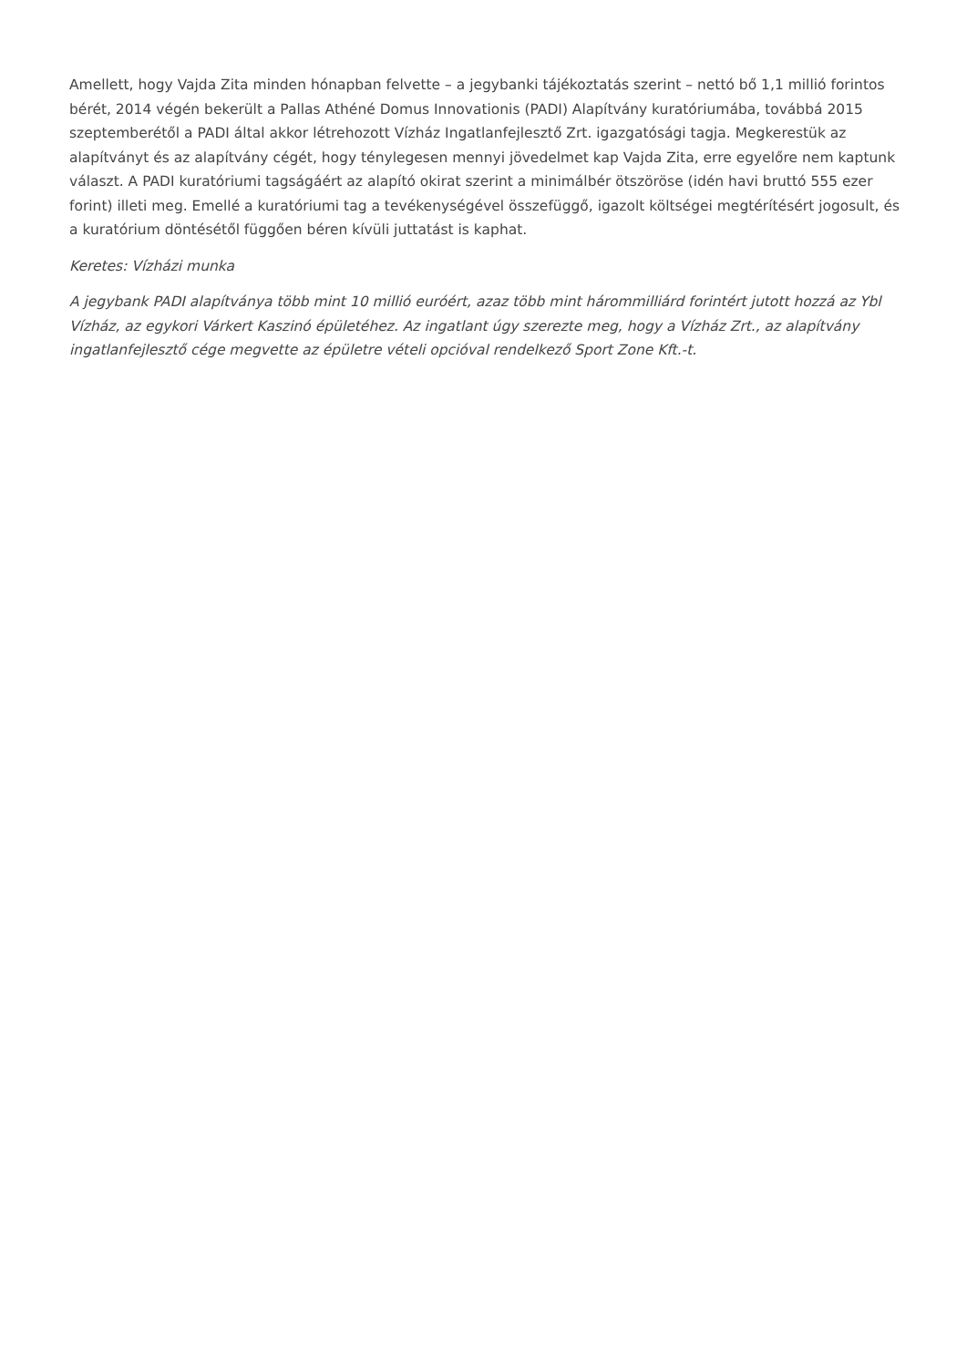Amellett, hogy Vajda Zita minden hónapban felvette – a jegybanki tájékoztatás szerint – nettó bő 1,1 millió forintos bérét, 2014 végén bekerült a Pallas Athéné Domus Innovationis (PADI) Alapítvány kuratóriumába, továbbá 2015 szeptemberétől a PADI által akkor létrehozott Vízház Ingatlanfejlesztő Zrt. igazgatósági tagja. Megkerestük az alapítványt és az alapítvány cégét, hogy ténylegesen mennyi jövedelmet kap Vajda Zita, erre egyelőre nem kaptunk választ. A PADI kuratóriumi tagságáért az alapító okirat szerint a minimálbér ötszöröse (idén havi bruttó 555 ezer forint) illeti meg. Emellé a kuratóriumi tag a tevékenységével összefüggő, igazolt költségei megtérítésért jogosult, és a kuratórium döntésétől függően béren kívüli juttatást is kaphat.
Keretes: Vízházi munka
A jegybank PADI alapítványa több mint 10 millió euróért, azaz több mint hárommilliárd forintért jutott hozzá az Ybl Vízház, az egykori Várkert Kaszinó épületéhez. Az ingatlant úgy szerezte meg, hogy a Vízház Zrt., az alapítvány ingatlanfejlesztő cége megvette az épületre vételi opcióval rendelkező Sport Zone Kft.-t.